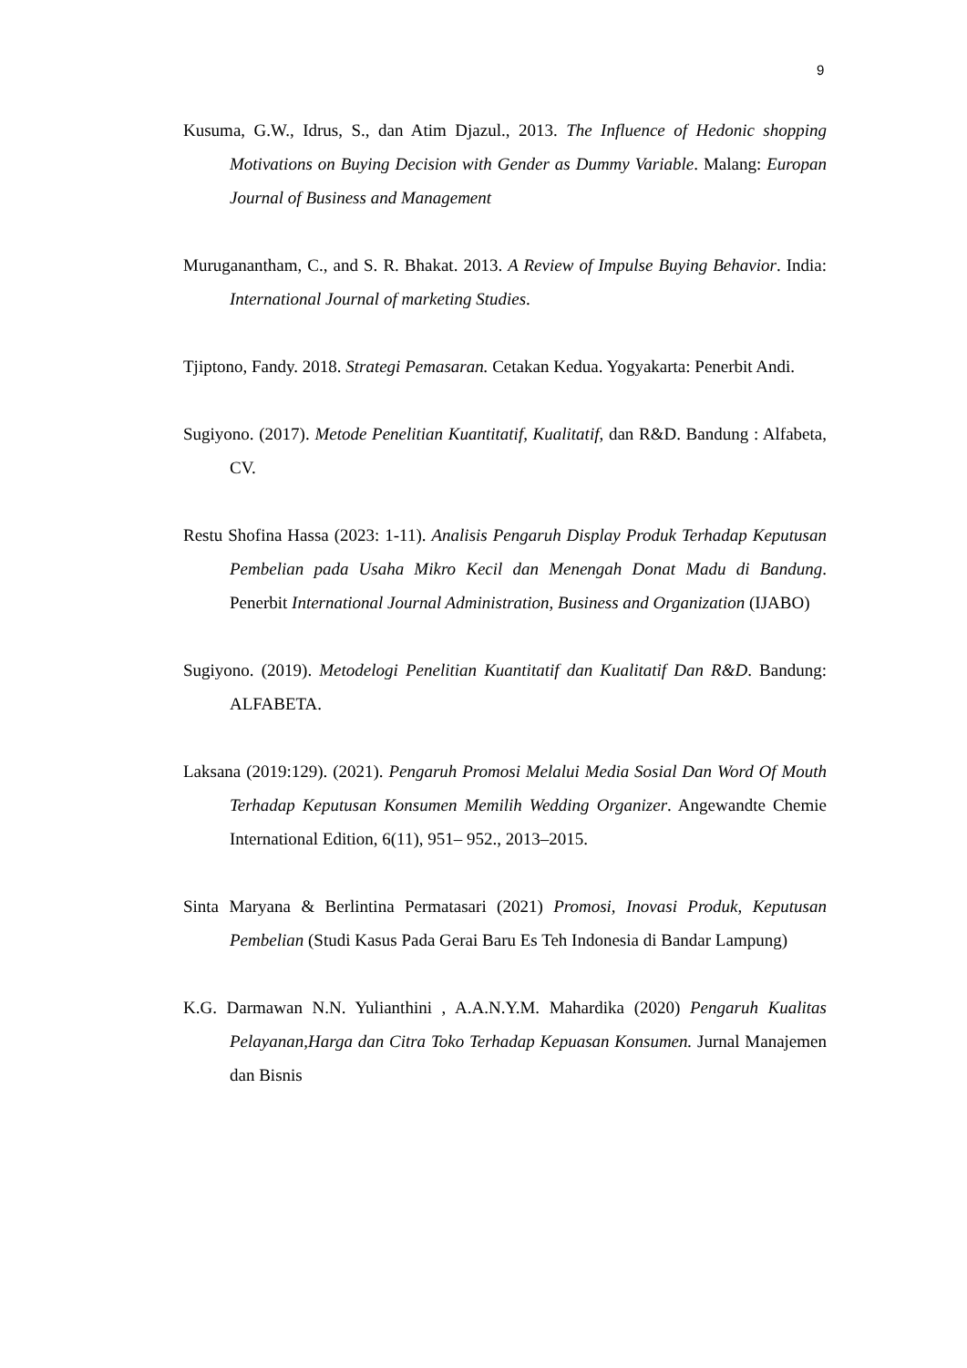9
Kusuma, G.W., Idrus, S., dan Atim Djazul., 2013. The Influence of Hedonic shopping Motivations on Buying Decision with Gender as Dummy Variable. Malang: Europan Journal of Business and Management
Muruganantham, C., and S. R. Bhakat. 2013. A Review of Impulse Buying Behavior. India: International Journal of marketing Studies.
Tjiptono, Fandy. 2018. Strategi Pemasaran. Cetakan Kedua. Yogyakarta: Penerbit Andi.
Sugiyono. (2017). Metode Penelitian Kuantitatif, Kualitatif, dan R&D. Bandung : Alfabeta, CV.
Restu Shofina Hassa (2023: 1-11). Analisis Pengaruh Display Produk Terhadap Keputusan Pembelian pada Usaha Mikro Kecil dan Menengah Donat Madu di Bandung. Penerbit International Journal Administration, Business and Organization (IJABO)
Sugiyono. (2019). Metodelogi Penelitian Kuantitatif dan Kualitatif Dan R&D. Bandung: ALFABETA.
Laksana (2019:129). (2021). Pengaruh Promosi Melalui Media Sosial Dan Word Of Mouth Terhadap Keputusan Konsumen Memilih Wedding Organizer. Angewandte Chemie International Edition, 6(11), 951– 952., 2013–2015.
Sinta Maryana & Berlintina Permatasari (2021) Promosi, Inovasi Produk, Keputusan Pembelian (Studi Kasus Pada Gerai Baru Es Teh Indonesia di Bandar Lampung)
K.G. Darmawan N.N. Yulianthini , A.A.N.Y.M. Mahardika (2020) Pengaruh Kualitas Pelayanan,Harga dan Citra Toko Terhadap Kepuasan Konsumen. Jurnal Manajemen dan Bisnis